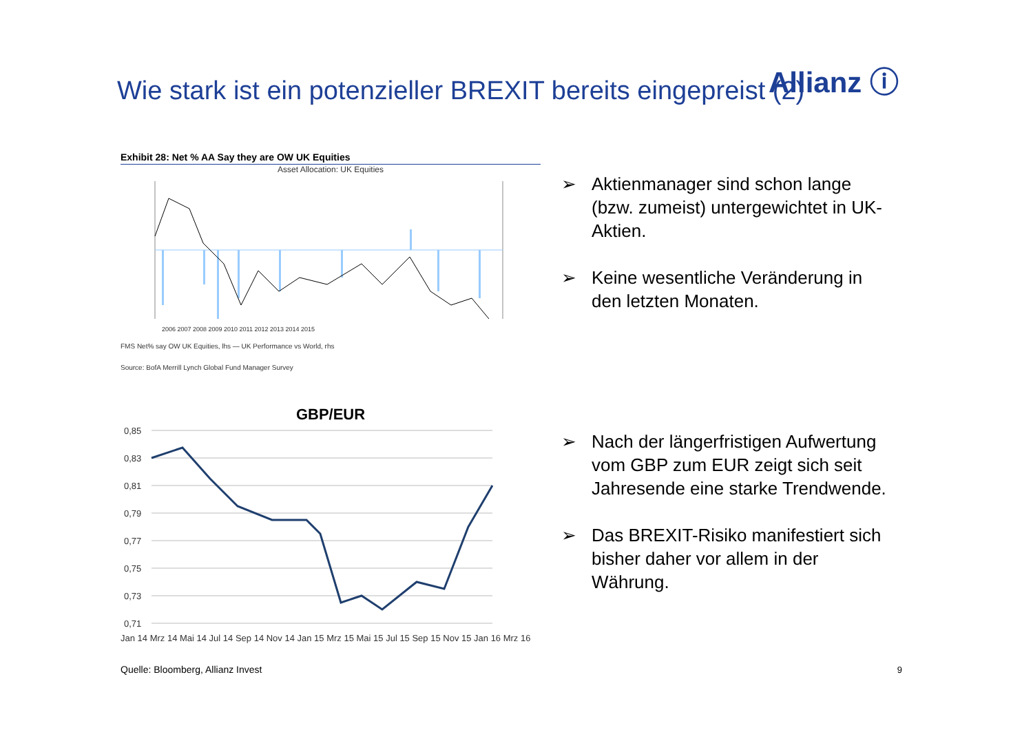Allianz ⓘ
Wie stark ist ein potenzieller BREXIT bereits eingepreist (2)
Exhibit 28: Net % AA Say they are OW UK Equities
Asset Allocation: UK Equities
2006 2007 2008 2009 2010 2011 2012 2013 2014 2015
FMS Net% say OW UK Equities, lhs — UK Performance vs World, rhs
Source: BofA Merrill Lynch Global Fund Manager Survey
GBP/EUR
0,85
0,83
0,81
0,79
0,77
0,75
0,73
0,71
Jan 14 Mrz 14 Mai 14 Jul 14 Sep 14 Nov 14 Jan 15 Mrz 15 Mai 15 Jul 15 Sep 15 Nov 15 Jan 16 Mrz 16
Quelle: Bloomberg, Allianz Invest
➢ Aktienmanager sind schon lange (bzw. zumeist) untergewichtet in UK-Aktien.
➢ Keine wesentliche Veränderung in den letzten Monaten.
➢ Nach der längerfristigen Aufwertung vom GBP zum EUR zeigt sich seit Jahresende eine starke Trendwende.
➢ Das BREXIT-Risiko manifestiert sich bisher daher vor allem in der Währung.
9